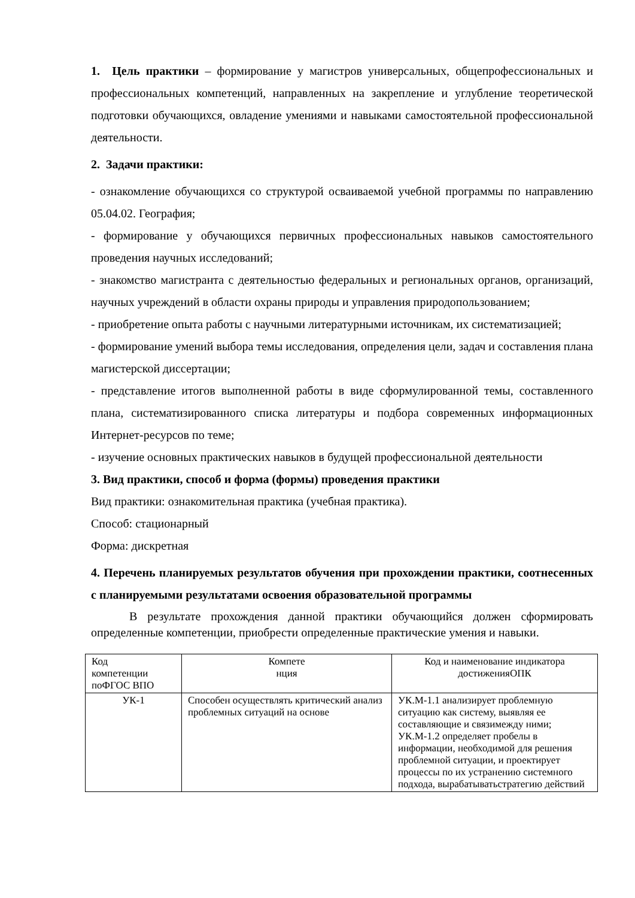1. Цель практики – формирование у магистров универсальных, общепрофессиональных и профессиональных компетенций, направленных на закрепление и углубление теоретической подготовки обучающихся, овладение умениями и навыками самостоятельной профессиональной деятельности.
2. Задачи практики:
- ознакомление обучающихся со структурой осваиваемой учебной программы по направлению 05.04.02. География;
- формирование у обучающихся первичных профессиональных навыков самостоятельного проведения научных исследований;
- знакомство магистранта с деятельностью федеральных и региональных органов, организаций, научных учреждений в области охраны природы и управления природопользованием;
- приобретение опыта работы с научными литературными источникам, их систематизацией;
- формирование умений выбора темы исследования, определения цели, задач и составления плана магистерской диссертации;
- представление итогов выполненной работы в виде сформулированной темы, составленного плана, систематизированного списка литературы и подбора современных информационных Интернет-ресурсов по теме;
- изучение основных практических навыков в будущей профессиональной деятельности
3. Вид практики, способ и форма (формы) проведения практики
Вид практики: ознакомительная практика (учебная практика).
Способ: стационарный
Форма: дискретная
4. Перечень планируемых результатов обучения при прохождении практики, соотнесенных с планируемыми результатами освоения образовательной программы
В результате прохождения данной практики обучающийся должен сформировать определенные компетенции, приобрести определенные практические умения и навыки.
| Код компетенции поФГОС ВПО | Компете нция | Код и наименование индикатора достиженияОПК |
| УК-1 | Способен осуществлять критический анализ проблемных ситуаций на основе | УК.М-1.1 анализирует проблемную ситуацию как систему, выявляя ее составляющие и связимежду ними; УК.М-1.2 определяет пробелы в информации, необходимой для решения проблемной ситуации, и проектирует процессы по их устранению системного подхода, вырабатыватьстратегию действий |